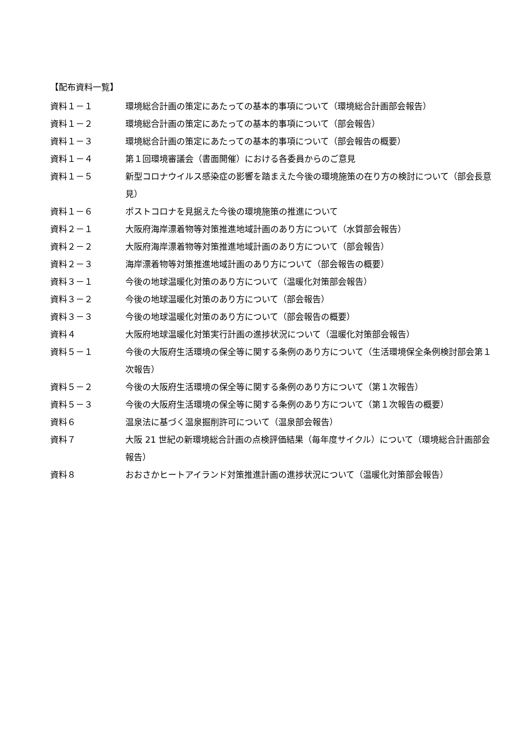【配布資料一覧】
資料１－１ 環境総合計画の策定にあたっての基本的事項について（環境総合計画部会報告）
資料１－２ 環境総合計画の策定にあたっての基本的事項について（部会報告）
資料１－３ 環境総合計画の策定にあたっての基本的事項について（部会報告の概要）
資料１－４ 第１回環境審議会（書面開催）における各委員からのご意見
資料１－５ 新型コロナウイルス感染症の影響を踏まえた今後の環境施策の在り方の検討について（部会長意見）
資料１－６ ポストコロナを見据えた今後の環境施策の推進について
資料２－１ 大阪府海岸漂着物等対策推進地域計画のあり方について（水質部会報告）
資料２－２ 大阪府海岸漂着物等対策推進地域計画のあり方について（部会報告）
資料２－３ 海岸漂着物等対策推進地域計画のあり方について（部会報告の概要）
資料３－１ 今後の地球温暖化対策のあり方について（温暖化対策部会報告）
資料３－２ 今後の地球温暖化対策のあり方について（部会報告）
資料３－３ 今後の地球温暖化対策のあり方について（部会報告の概要）
資料４ 大阪府地球温暖化対策実行計画の進捗状況について（温暖化対策部会報告）
資料５－１ 今後の大阪府生活環境の保全等に関する条例のあり方について（生活環境保全条例検討部会第１次報告）
資料５－２ 今後の大阪府生活環境の保全等に関する条例のあり方について（第１次報告）
資料５－３ 今後の大阪府生活環境の保全等に関する条例のあり方について（第１次報告の概要）
資料６ 温泉法に基づく温泉掘削許可について（温泉部会報告）
資料７ 大阪 21 世紀の新環境総合計画の点検評価結果（毎年度サイクル）について（環境総合計画部会報告）
資料８ おおさかヒートアイランド対策推進計画の進捗状況について（温暖化対策部会報告）